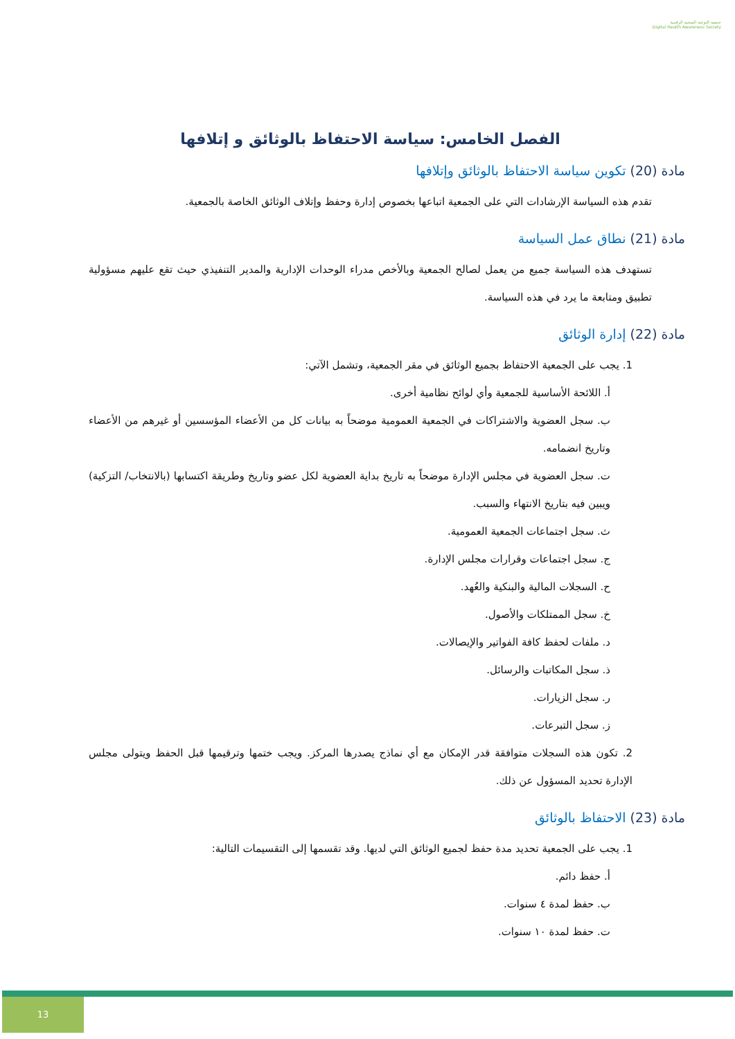جمعية التوعية الصحية الرقمية
Digital Health Awareness Society
الفصل الخامس: سياسة الاحتفاظ بالوثائق و إتلافها
مادة (20) تكوين سياسة الاحتفاظ بالوثائق وإتلافها
تقدم هذه السياسة الإرشادات التي على الجمعية اتباعها بخصوص إدارة وحفظ وإتلاف الوثائق الخاصة بالجمعية.
مادة (21) نطاق عمل السياسة
تستهدف هذه السياسة جميع من يعمل لصالح الجمعية وبالأخص مدراء الوحدات الإدارية والمدير التنفيذي حيث تقع عليهم مسؤولية تطبيق ومتابعة ما يرد في هذه السياسة.
مادة (22) إدارة الوثائق
1. يجب على الجمعية الاحتفاظ بجميع الوثائق في مقر الجمعية، وتشمل الآتي:
أ. اللائحة الأساسية للجمعية وأي لوائح نظامية أخرى.
ب. سجل العضوية والاشتراكات في الجمعية العمومية موضحاً به بيانات كل من الأعضاء المؤسسين أو غيرهم من الأعضاء وتاريخ انضمامه.
ت. سجل العضوية في مجلس الإدارة موضحاً به تاريخ بداية العضوية لكل عضو وتاريخ وطريقة اكتسابها (بالانتخاب/ التزكية) ويبين فيه بتاريخ الانتهاء والسبب.
ث. سجل اجتماعات الجمعية العمومية.
ج. سجل اجتماعات وقرارات مجلس الإدارة.
ح. السجلات المالية والبنكية والعُهد.
خ. سجل الممتلكات والأصول.
د. ملفات لحفظ كافة الفواتير والإيصالات.
ذ. سجل المكاتبات والرسائل.
ر. سجل الزيارات.
ز. سجل التبرعات.
2. تكون هذه السجلات متوافقة قدر الإمكان مع أي نماذج يصدرها المركز. ويجب ختمها وترقيمها قبل الحفظ ويتولى مجلس الإدارة تحديد المسؤول عن ذلك.
مادة (23) الاحتفاظ بالوثائق
1. يجب على الجمعية تحديد مدة حفظ لجميع الوثائق التي لديها. وقد تقسمها إلى التقسيمات التالية:
أ. حفظ دائم.
ب. حفظ لمدة ٤ سنوات.
ت. حفظ لمدة ١٠ سنوات.
13